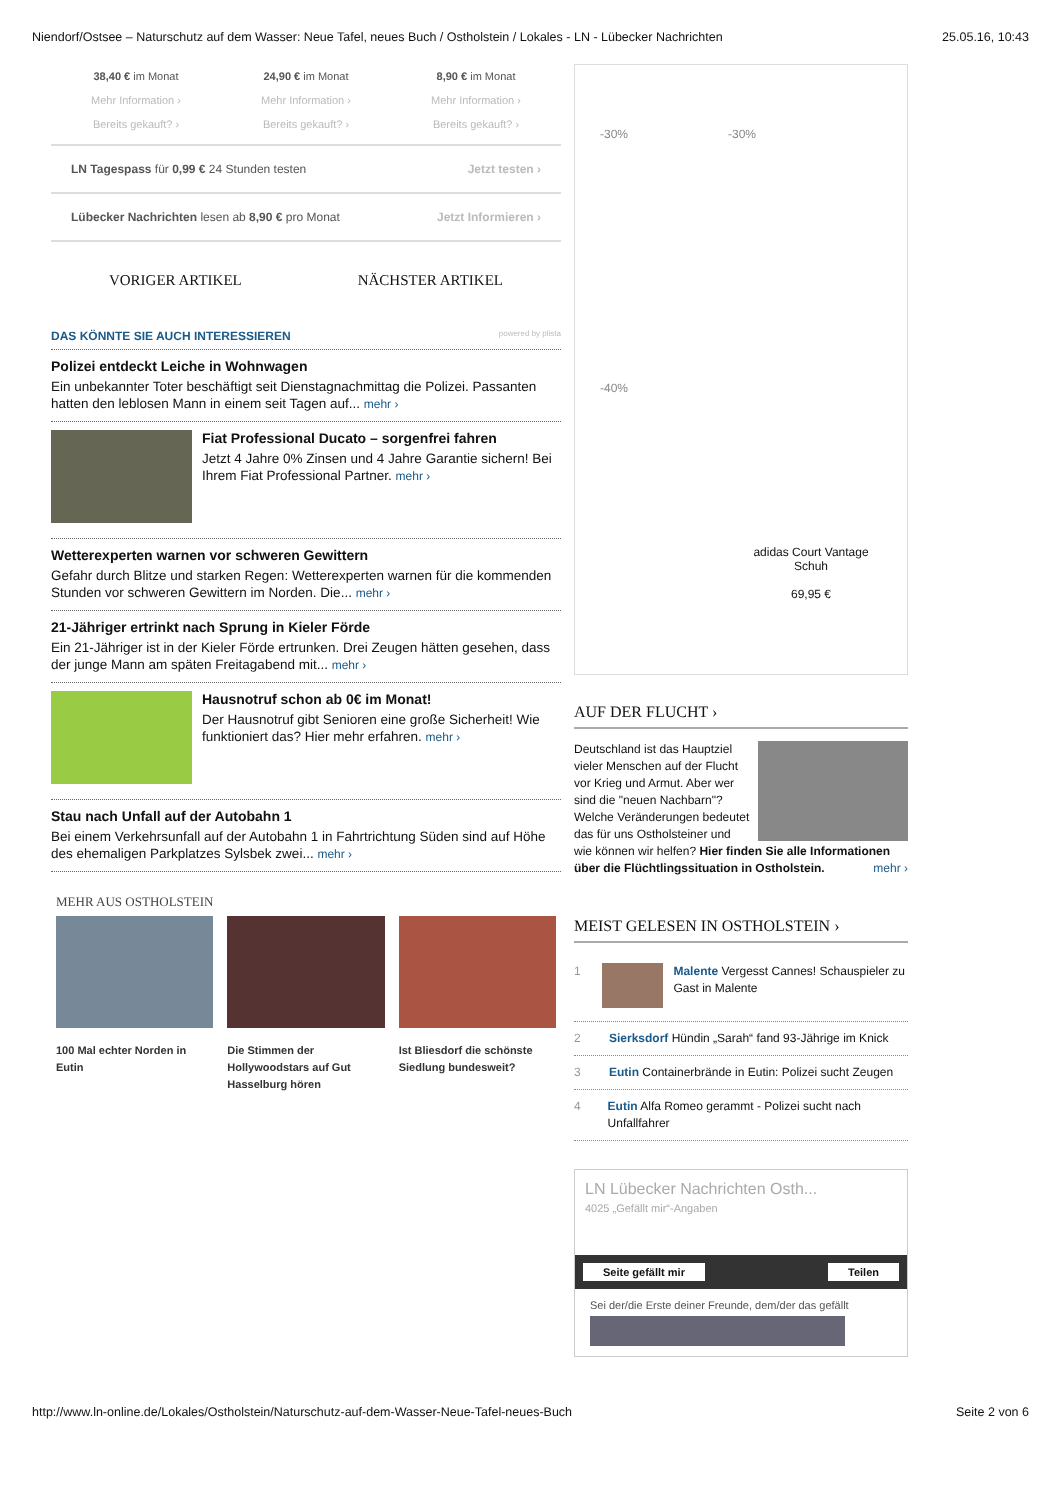Niendorf/Ostsee – Naturschutz auf dem Wasser: Neue Tafel, neues Buch / Ostholstein / Lokales - LN - Lübecker Nachrichten 25.05.16, 10:43
38,40 € im Monat
Mehr Information ›
Bereits gekauft? ›
24,90 € im Monat
Mehr Information ›
Bereits gekauft? ›
8,90 € im Monat
Mehr Information ›
Bereits gekauft? ›
LN Tagespass für 0,99 € 24 Stunden testen Jetzt testen ›
Lübecker Nachrichten lesen ab 8,90 € pro Monat Jetzt Informieren ›
VORIGER ARTIKEL NÄCHSTER ARTIKEL
DAS KÖNNTE SIE AUCH INTERESSIEREN powered by plista
Polizei entdeckt Leiche in Wohnwagen
Ein unbekannter Toter beschäftigt seit Dienstagnachmittag die Polizei. Passanten hatten den leblosen Mann in einem seit Tagen auf... mehr ›
Fiat Professional Ducato – sorgenfrei fahren
Jetzt 4 Jahre 0% Zinsen und 4 Jahre Garantie sichern! Bei Ihrem Fiat Professional Partner. mehr ›
Wetterexperten warnen vor schweren Gewittern
Gefahr durch Blitze und starken Regen: Wetterexperten warnen für die kommenden Stunden vor schweren Gewittern im Norden. Die... mehr ›
21-Jähriger ertrinkt nach Sprung in Kieler Förde
Ein 21-Jähriger ist in der Kieler Förde ertrunken. Drei Zeugen hätten gesehen, dass der junge Mann am späten Freitagabend mit... mehr ›
Hausnotruf schon ab 0€ im Monat!
Der Hausnotruf gibt Senioren eine große Sicherheit! Wie funktioniert das? Hier mehr erfahren. mehr ›
Stau nach Unfall auf der Autobahn 1
Bei einem Verkehrsunfall auf der Autobahn 1 in Fahrtrichtung Süden sind auf Höhe des ehemaligen Parkplatzes Sylsbek zwei... mehr ›
MEHR AUS OSTHOLSTEIN
100 Mal echter Norden in Eutin Die Stimmen der Hollywoodstars auf Gut Hasselburg hören
Ist Bliesdorf die schönste Siedlung bundesweit?
-30% -30%
-40%
adidas Court Vantage Schuh
69,95 €
AUF DER FLUCHT ›
Deutschland ist das Hauptziel vieler Menschen auf der Flucht vor Krieg und Armut. Aber wer sind die "neuen Nachbarn"? Welche Veränderungen bedeutet das für uns Ostholsteiner und wie können wir helfen? Hier finden Sie alle Informationen über die Flüchtlingssituation in Ostholstein. mehr ›
MEIST GELESEN IN OSTHOLSTEIN ›
1 Malente Vergesst Cannes! Schauspieler zu Gast in Malente
2 Sierksdorf Hündin „Sarah“ fand 93-Jährige im Knick
3 Eutin Containerbrände in Eutin: Polizei sucht Zeugen
4 Eutin Alfa Romeo gerammt - Polizei sucht nach Unfallfahrer
LN Lübecker Nachrichten Osth...
4025 „Gefällt mir“-Angaben
Seite gefällt mir Teilen
Sei der/die Erste deiner Freunde, dem/der das gefällt
http://www.ln-online.de/Lokales/Ostholstein/Naturschutz-auf-dem-Wasser-Neue-Tafel-neues-Buch Seite 2 von 6